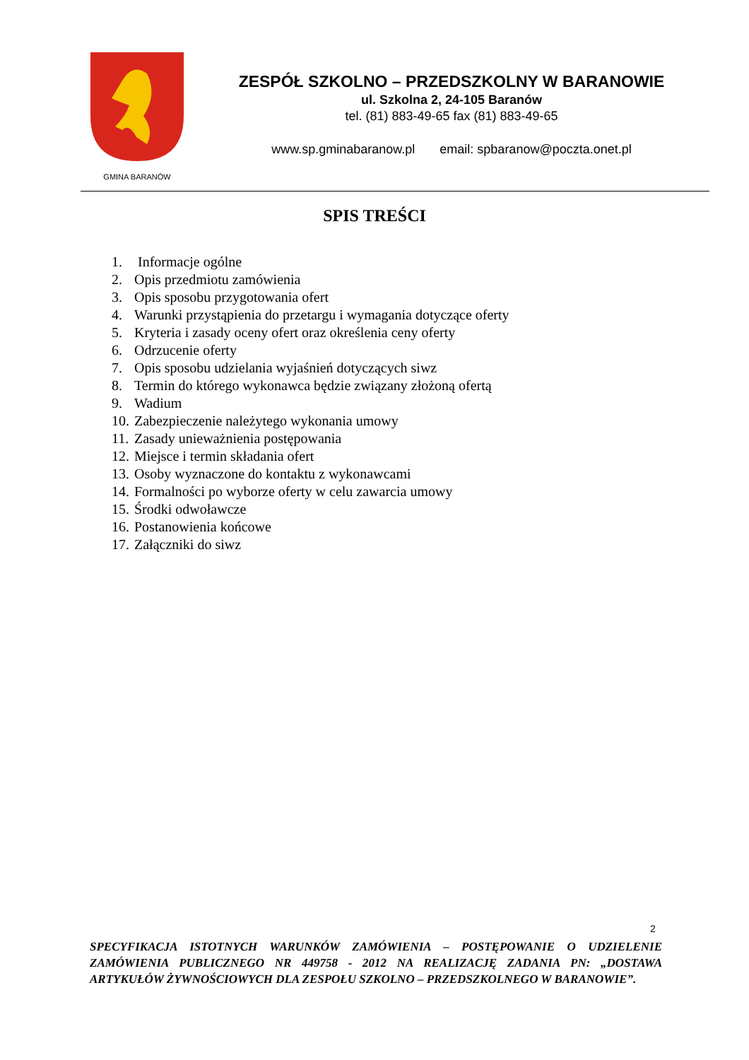GMINA BARANÓW
ZESPÓŁ SZKOLNO – PRZEDSZKOLNY W BARANOWIE
ul. Szkolna 2, 24-105 Baranów
tel. (81) 883-49-65 fax (81) 883-49-65
www.sp.gminabaranow.pl email: spbaranow@poczta.onet.pl
SPIS TREŚCI
1. Informacje ogólne
2. Opis przedmiotu zamówienia
3. Opis sposobu przygotowania ofert
4. Warunki przystąpienia do przetargu i wymagania dotyczące oferty
5. Kryteria i zasady oceny ofert oraz określenia ceny oferty
6. Odrzucenie oferty
7. Opis sposobu udzielania wyjaśnień dotyczących siwz
8. Termin do którego wykonawca będzie związany złożoną ofertą
9. Wadium
10. Zabezpieczenie należytego wykonania umowy
11. Zasady unieważnienia postępowania
12. Miejsce i termin składania ofert
13. Osoby wyznaczone do kontaktu z wykonawcami
14. Formalności po wyborze oferty w celu zawarcia umowy
15. Środki odwoławcze
16. Postanowienia końcowe
17. Załączniki do siwz
2
SPECYFIKACJA ISTOTNYCH WARUNKÓW ZAMÓWIENIA – POSTĘPOWANIE O UDZIELENIE ZAMÓWIENIA PUBLICZNEGO NR 449758 - 2012 NA REALIZACJĘ ZADANIA PN: „DOSTAWA ARTYKUŁÓW ŻYWNOŚCIOWYCH DLA ZESPOŁU SZKOLNO – PRZEDSZKOLNEGO W BARANOWIE”.